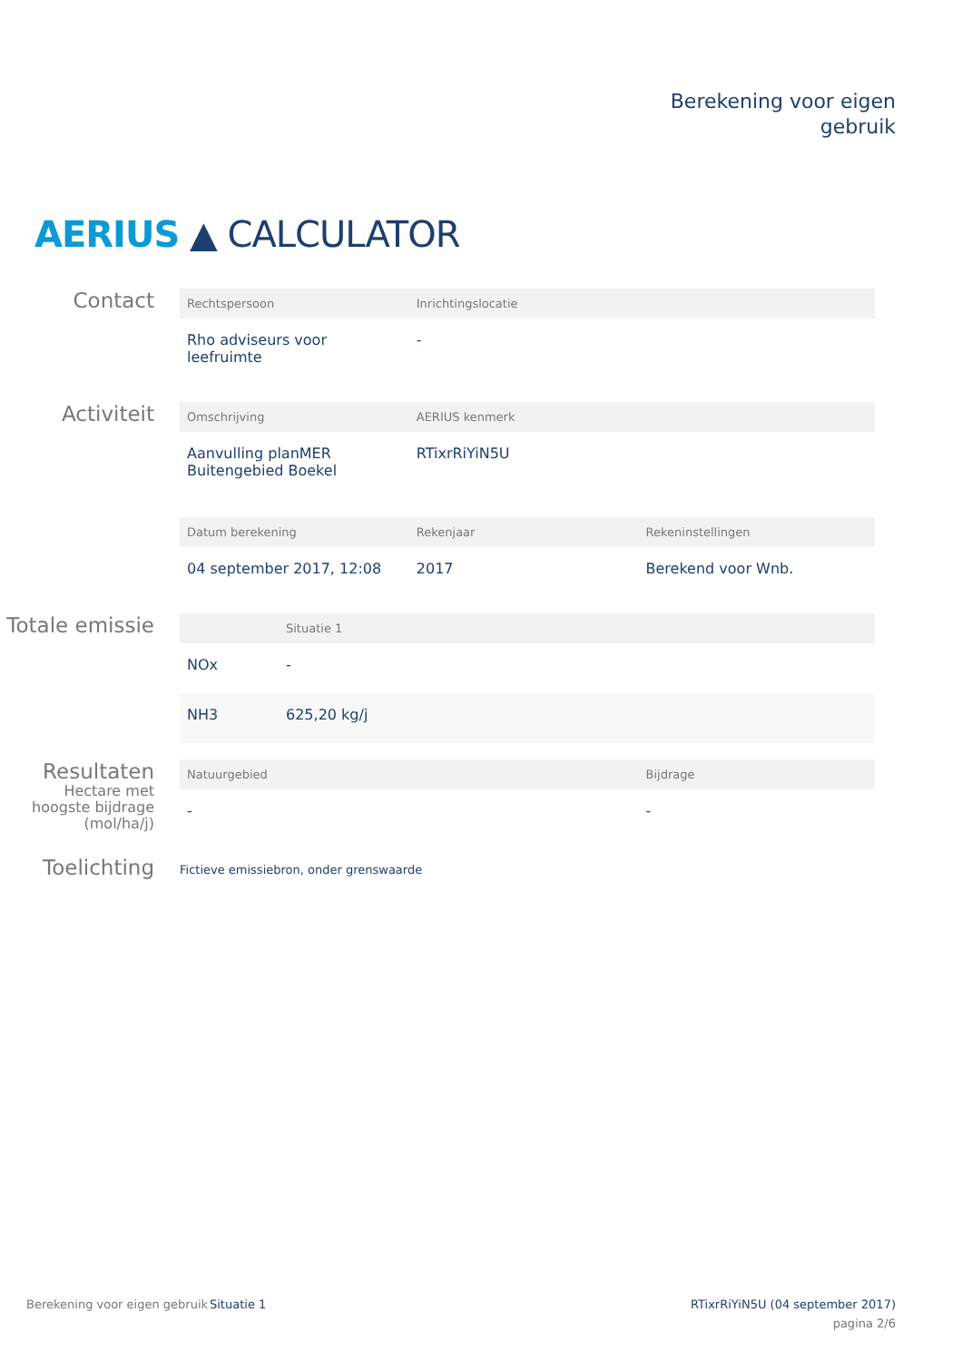Berekening voor eigen
gebruik
AERIUS ▲ CALCULATOR
Contact
| Rechtspersoon | Inrichtingslocatie |
| --- | --- |
| Rho adviseurs voor leefruimte | - |
Activiteit
| Omschrijving | AERIUS kenmerk |
| --- | --- |
| Aanvulling planMER Buitengebied Boekel | RTixrRiYiN5U |
| Datum berekening | Rekenjaar | Rekeninstellingen |
| --- | --- | --- |
| 04 september 2017, 12:08 | 2017 | Berekend voor Wnb. |
Totale emissie
| | Situatie 1 |
| --- | --- |
| NOx | - |
| NH3 | 625,20 kg/j |
Resultaten
Hectare met
hoogste bijdrage
(mol/ha/j)
| Natuurgebied | Bijdrage |
| --- | --- |
| - | - |
Toelichting
Fictieve emissiebron, onder grenswaarde
Berekening voor eigen gebruik
Situatie 1 RTixrRiYiN5U (04 september 2017)
pagina 2/6